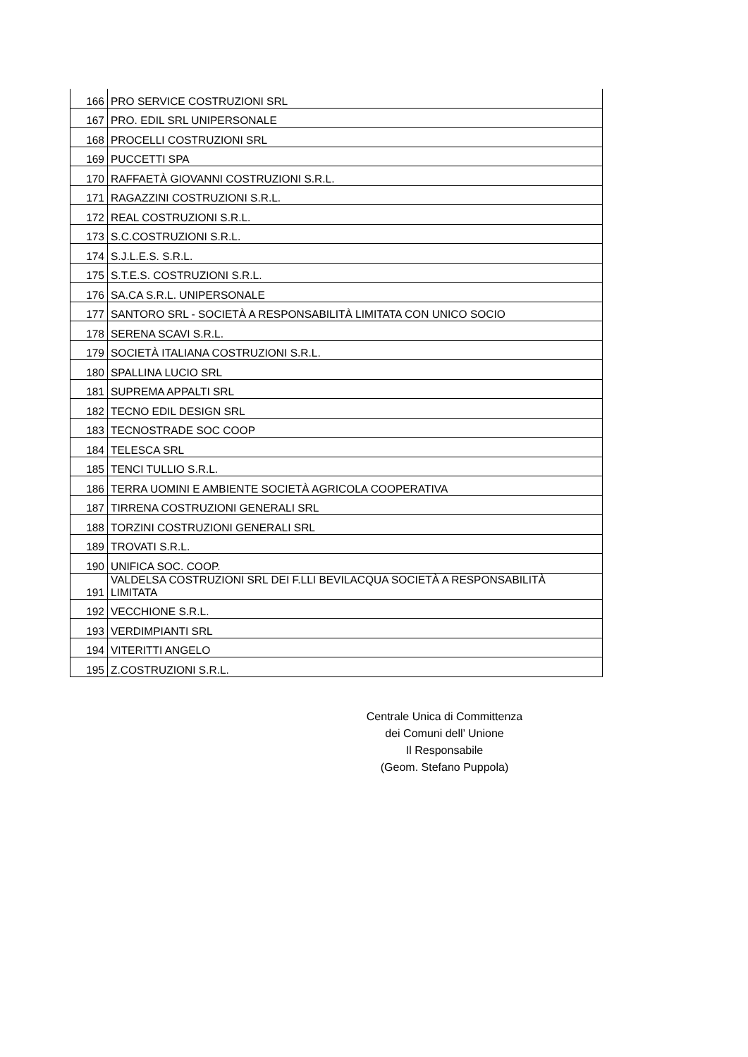| 166 | PRO SERVICE COSTRUZIONI SRL |
| 167 | PRO. EDIL SRL UNIPERSONALE |
| 168 | PROCELLI COSTRUZIONI SRL |
| 169 | PUCCETTI SPA |
| 170 | RAFFAETÀ GIOVANNI COSTRUZIONI S.R.L. |
| 171 | RAGAZZINI COSTRUZIONI S.R.L. |
| 172 | REAL COSTRUZIONI S.R.L. |
| 173 | S.C.COSTRUZIONI S.R.L. |
| 174 | S.J.L.E.S. S.R.L. |
| 175 | S.T.E.S. COSTRUZIONI S.R.L. |
| 176 | SA.CA S.R.L. UNIPERSONALE |
| 177 | SANTORO SRL - SOCIETÀ A RESPONSABILITÀ LIMITATA CON UNICO SOCIO |
| 178 | SERENA SCAVI S.R.L. |
| 179 | SOCIETÀ ITALIANA COSTRUZIONI S.R.L. |
| 180 | SPALLINA LUCIO SRL |
| 181 | SUPREMA APPALTI SRL |
| 182 | TECNO EDIL DESIGN SRL |
| 183 | TECNOSTRADE SOC COOP |
| 184 | TELESCA SRL |
| 185 | TENCI TULLIO S.R.L. |
| 186 | TERRA UOMINI E AMBIENTE SOCIETÀ AGRICOLA COOPERATIVA |
| 187 | TIRRENA COSTRUZIONI GENERALI SRL |
| 188 | TORZINI COSTRUZIONI GENERALI SRL |
| 189 | TROVATI S.R.L. |
| 190 | UNIFICA SOC. COOP. |
| 191 | VALDELSA COSTRUZIONI SRL DEI F.LLI BEVILACQUA SOCIETÀ A RESPONSABILITÀ LIMITATA |
| 192 | VECCHIONE S.R.L. |
| 193 | VERDIMPIANTI SRL |
| 194 | VITERITTI ANGELO |
| 195 | Z.COSTRUZIONI S.R.L. |
Centrale Unica di Committenza
dei Comuni dell’ Unione
Il Responsabile
(Geom. Stefano Puppola)